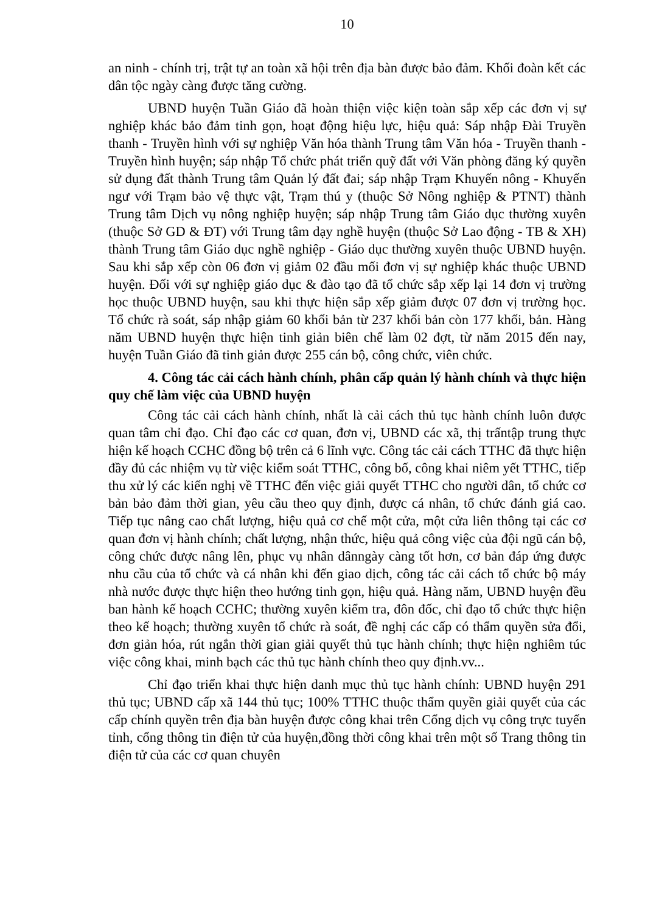10
an ninh - chính trị, trật tự an toàn xã hội trên địa bàn được bảo đảm. Khối đoàn kết các dân tộc ngày càng được tăng cường.
UBND huyện Tuần Giáo đã hoàn thiện việc kiện toàn sắp xếp các đơn vị sự nghiệp khác bảo đảm tinh gọn, hoạt động hiệu lực, hiệu quả: Sáp nhập Đài Truyền thanh - Truyền hình với sự nghiệp Văn hóa thành Trung tâm Văn hóa - Truyền thanh - Truyền hình huyện; sáp nhập Tổ chức phát triển quỹ đất với Văn phòng đăng ký quyền sử dụng đất thành Trung tâm Quản lý đất đai; sáp nhập Trạm Khuyến nông - Khuyến ngư với Trạm bảo vệ thực vật, Trạm thú y (thuộc Sở Nông nghiệp & PTNT) thành Trung tâm Dịch vụ nông nghiệp huyện; sáp nhập Trung tâm Giáo dục thường xuyên (thuộc Sở GD & ĐT) với Trung tâm dạy nghề huyện (thuộc Sở Lao động - TB & XH) thành Trung tâm Giáo dục nghề nghiệp - Giáo dục thường xuyên thuộc UBND huyện. Sau khi sắp xếp còn 06 đơn vị giảm 02 đầu mối đơn vị sự nghiệp khác thuộc UBND huyện. Đối với sự nghiệp giáo dục & đào tạo đã tổ chức sắp xếp lại 14 đơn vị trường học thuộc UBND huyện, sau khi thực hiện sắp xếp giảm được 07 đơn vị trường học. Tổ chức rà soát, sáp nhập giảm 60 khối bản từ 237 khối bản còn 177 khối, bản. Hàng năm UBND huyện thực hiện tinh giản biên chế làm 02 đợt, từ năm 2015 đến nay, huyện Tuần Giáo đã tinh giản được 255 cán bộ, công chức, viên chức.
4. Công tác cải cách hành chính, phân cấp quản lý hành chính và thực hiện quy chế làm việc của UBND huyện
Công tác cải cách hành chính, nhất là cải cách thủ tục hành chính luôn được quan tâm chỉ đạo. Chỉ đạo các cơ quan, đơn vị, UBND các xã, thị trấntập trung thực hiện kế hoạch CCHC đồng bộ trên cả 6 lĩnh vực. Công tác cải cách TTHC đã thực hiện đầy đủ các nhiệm vụ từ việc kiểm soát TTHC, công bố, công khai niêm yết TTHC, tiếp thu xử lý các kiến nghị về TTHC đến việc giải quyết TTHC cho người dân, tổ chức cơ bản bảo đảm thời gian, yêu cầu theo quy định, được cá nhân, tổ chức đánh giá cao. Tiếp tục nâng cao chất lượng, hiệu quả cơ chế một cửa, một cửa liên thông tại các cơ quan đơn vị hành chính; chất lượng, nhận thức, hiệu quả công việc của đội ngũ cán bộ, công chức được nâng lên, phục vụ nhân dânngày càng tốt hơn, cơ bản đáp ứng được nhu cầu của tổ chức và cá nhân khi đến giao dịch, công tác cải cách tổ chức bộ máy nhà nước được thực hiện theo hướng tinh gọn, hiệu quả. Hàng năm, UBND huyện đều ban hành kế hoạch CCHC; thường xuyên kiểm tra, đôn đốc, chỉ đạo tổ chức thực hiện theo kế hoạch; thường xuyên tổ chức rà soát, đề nghị các cấp có thẩm quyền sửa đổi, đơn giản hóa, rút ngắn thời gian giải quyết thủ tục hành chính; thực hiện nghiêm túc việc công khai, minh bạch các thủ tục hành chính theo quy định.vv...
Chỉ đạo triển khai thực hiện danh mục thủ tục hành chính: UBND huyện 291 thủ tục; UBND cấp xã 144 thủ tục; 100% TTHC thuộc thẩm quyền giải quyết của các cấp chính quyền trên địa bàn huyện được công khai trên Cổng dịch vụ công trực tuyến tỉnh, cổng thông tin điện tử của huyện,đồng thời công khai trên một số Trang thông tin điện tử của các cơ quan chuyên